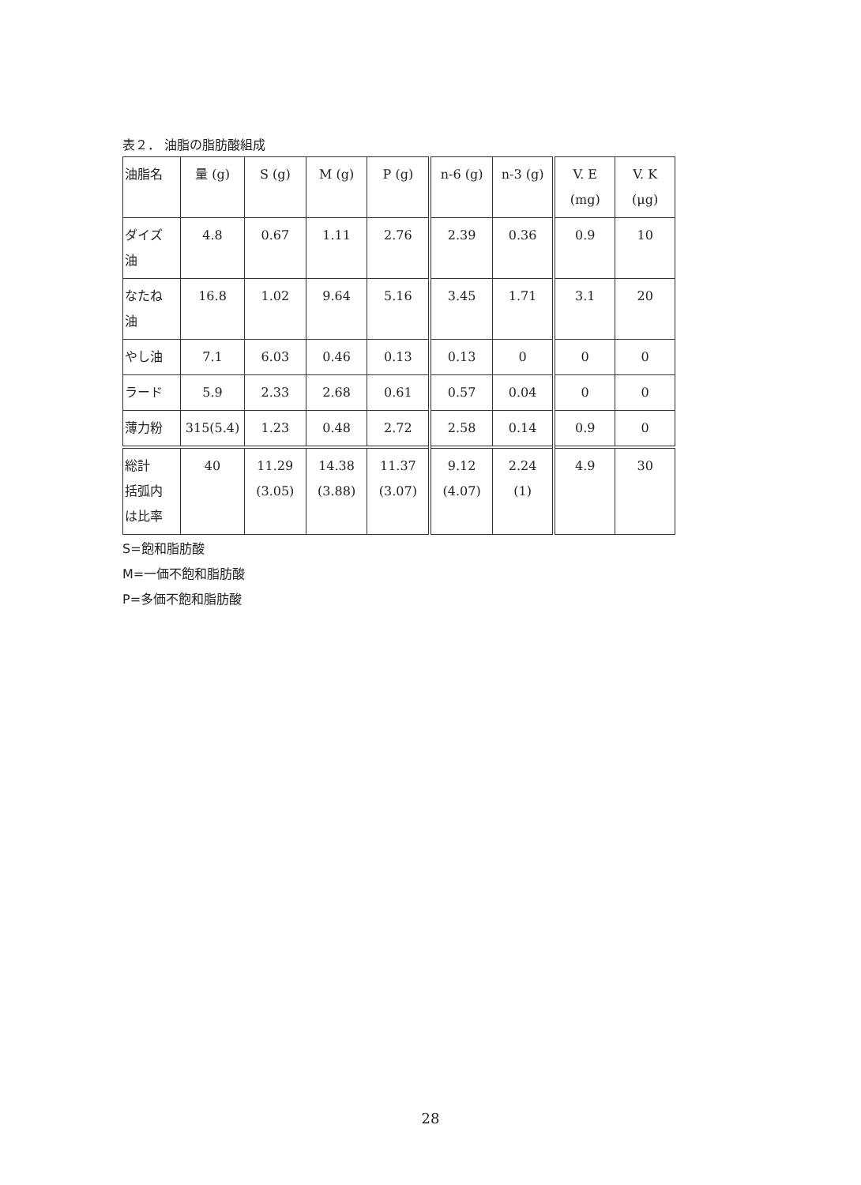表２． 油脂の脂肪酸組成
| 油脂名 | 量 (g) | S (g) | M (g) | P (g) | n-6 (g) | n-3 (g) | V. E (mg) | V. K (μg) |
| ダイズ 油 | 4.8 | 0.67 | 1.11 | 2.76 | 2.39 | 0.36 | 0.9 | 10 |
| なたね 油 | 16.8 | 1.02 | 9.64 | 5.16 | 3.45 | 1.71 | 3.1 | 20 |
| やし油 | 7.1 | 6.03 | 0.46 | 0.13 | 0.13 | 0 | 0 | 0 |
| ラード | 5.9 | 2.33 | 2.68 | 0.61 | 0.57 | 0.04 | 0 | 0 |
| 薄力粉 | 315(5.4) | 1.23 | 0.48 | 2.72 | 2.58 | 0.14 | 0.9 | 0 |
| 総計 括弧内 は比率 | 40 | 11.29 (3.05) | 14.38 (3.88) | 11.37 (3.07) | 9.12 (4.07) | 2.24 (1) | 4.9 | 30 |
S=飽和脂肪酸
M=一価不飽和脂肪酸
P=多価不飽和脂肪酸
28